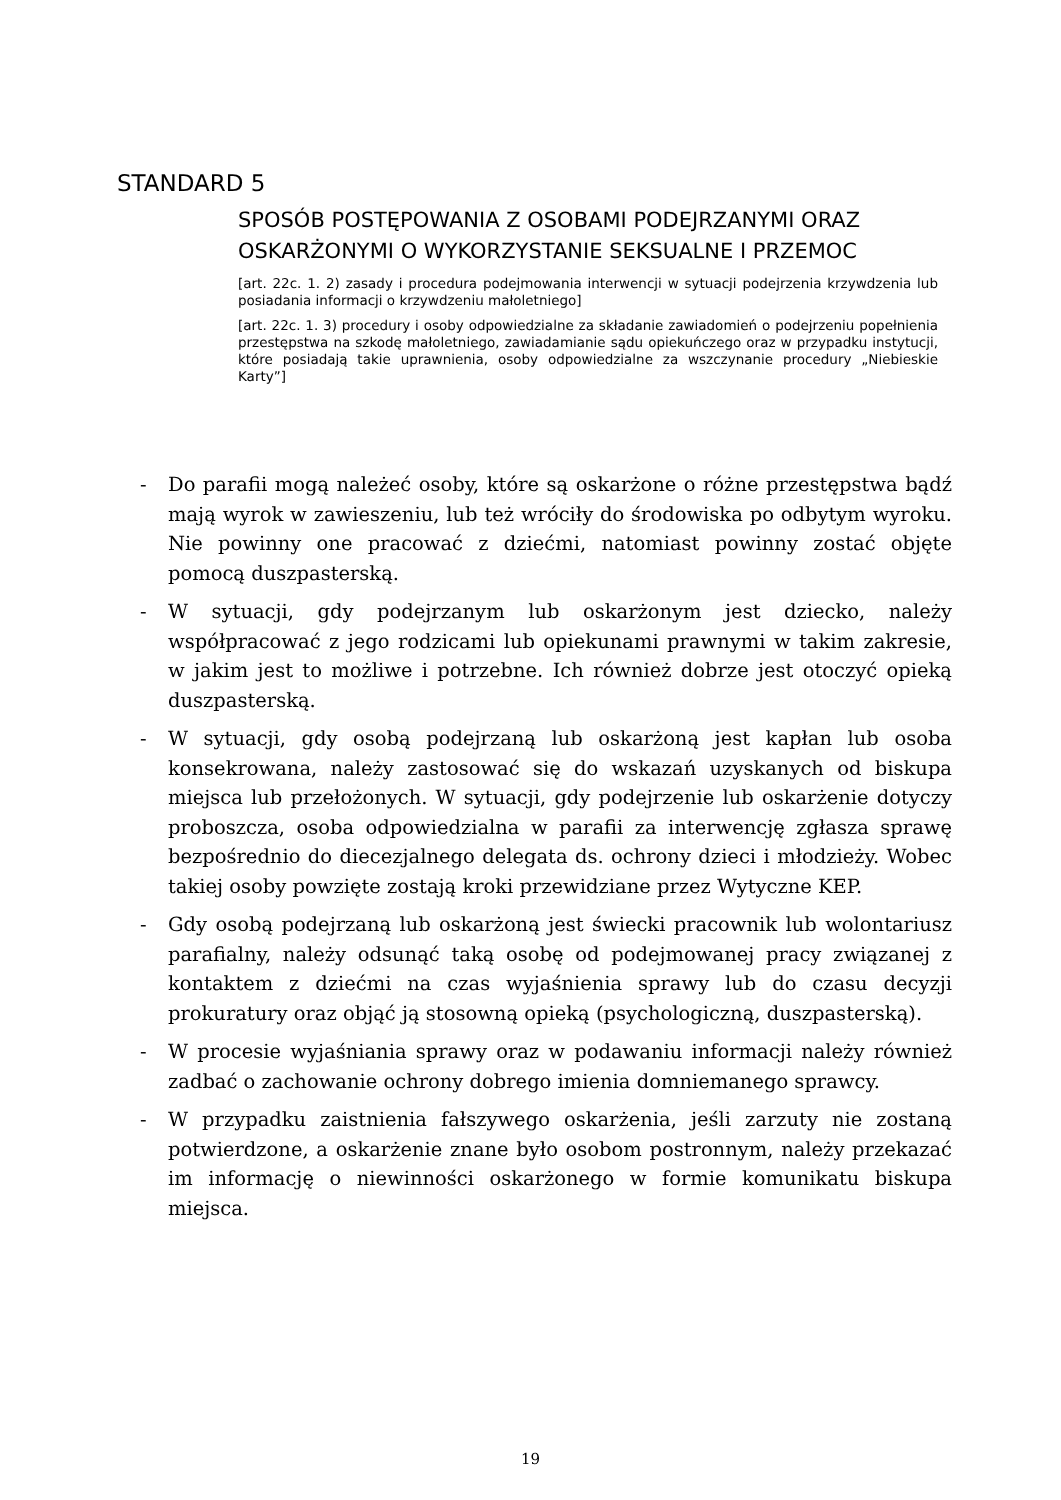STANDARD 5
SPOSÓB POSTĘPOWANIA Z OSOBAMI PODEJRZANYMI ORAZ OSKARŻONYMI O WYKORZYSTANIE SEKSUALNE I PRZEMOC
[art. 22c. 1. 2) zasady i procedura podejmowania interwencji w sytuacji podejrzenia krzywdzenia lub posiadania informacji o krzywdzeniu małoletniego]
[art. 22c. 1. 3) procedury i osoby odpowiedzialne za składanie zawiadomień o podejrzeniu popełnienia przestępstwa na szkodę małoletniego, zawiadamianie sądu opiekuńczego oraz w przypadku instytucji, które posiadają takie uprawnienia, osoby odpowiedzialne za wszczynanie procedury „Niebieskie Karty”]
- Do parafii mogą należeć osoby, które są oskarżone o różne przestępstwa bądź mają wyrok w zawieszeniu, lub też wróciły do środowiska po odbytym wyroku. Nie powinny one pracować z dziećmi, natomiast powinny zostać objęte pomocą duszpasterską.
- W sytuacji, gdy podejrzanym lub oskarżonym jest dziecko, należy współpracować z jego rodzicami lub opiekunami prawnymi w takim zakresie, w jakim jest to możliwe i potrzebne. Ich również dobrze jest otoczyć opieką duszpasterską.
- W sytuacji, gdy osobą podejrzaną lub oskarżoną jest kapłan lub osoba konsekrowana, należy zastosować się do wskazań uzyskanych od biskupa miejsca lub przełożonych. W sytuacji, gdy podejrzenie lub oskarżenie dotyczy proboszcza, osoba odpowiedzialna w parafii za interwencję zgłasza sprawę bezpośrednio do diecezjalnego delegata ds. ochrony dzieci i młodzieży. Wobec takiej osoby powzięte zostają kroki przewidziane przez Wytyczne KEP.
- Gdy osobą podejrzaną lub oskarżoną jest świecki pracownik lub wolontariusz parafialny, należy odsunąć taką osobę od podejmowanej pracy związanej z kontaktem z dziećmi na czas wyjaśnienia sprawy lub do czasu decyzji prokuratury oraz objąć ją stosowną opieką (psychologiczną, duszpasterską).
- W procesie wyjaśniania sprawy oraz w podawaniu informacji należy również zadbać o zachowanie ochrony dobrego imienia domniemanego sprawcy.
- W przypadku zaistnienia fałszywego oskarżenia, jeśli zarzuty nie zostaną potwierdzone, a oskarżenie znane było osobom postronnym, należy przekazać im informację o niewinności oskarżonego w formie komunikatu biskupa miejsca.
19